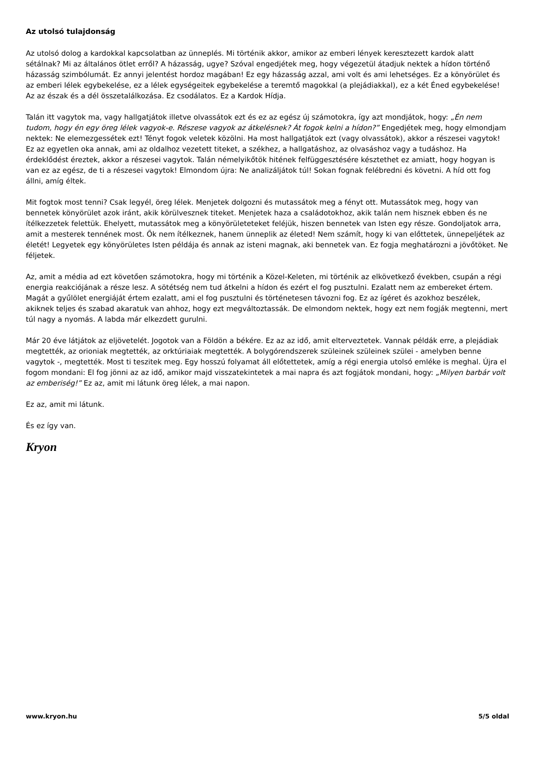Az utolsó tulajdonság
Az utolsó dolog a kardokkal kapcsolatban az ünneplés. Mi történik akkor, amikor az emberi lények keresztezett kardok alatt sétálnak? Mi az általános ötlet erről? A házasság, ugye? Szóval engedjétek meg, hogy végezetül átadjuk nektek a hídon történő házasság szimbólumát. Ez annyi jelentést hordoz magában! Ez egy házasság azzal, ami volt és ami lehetséges. Ez a könyörület és az emberi lélek egybekelése, ez a lélek egységeitek egybekelése a teremtő magokkal (a plejádiakkal), ez a két Éned egybekelése! Az az észak és a dél összetalálkozása. Ez csodálatos. Ez a Kardok Hídja.
Talán itt vagytok ma, vagy hallgatjátok illetve olvassátok ezt és ez az egész új számotokra, így azt mondjátok, hogy: „Én nem tudom, hogy én egy öreg lélek vagyok-e. Részese vagyok az átkelésnek? Át fogok kelni a hídon?” Engedjétek meg, hogy elmondjam nektek: Ne elemezgessétek ezt! Tényt fogok veletek közölni. Ha most hallgatjátok ezt (vagy olvassátok), akkor a részesei vagytok! Ez az egyetlen oka annak, ami az oldalhoz vezetett titeket, a székhez, a hallgatáshoz, az olvasáshoz vagy a tudáshoz. Ha érdeklődést éreztek, akkor a részesei vagytok. Talán némelyikőtök hitének felfüggesztésére késztethet ez amiatt, hogy hogyan is van ez az egész, de ti a részesei vagytok! Elmondom újra: Ne analizáljátok túl! Sokan fognak felébredni és követni. A híd ott fog állni, amíg éltek.
Mit fogtok most tenni? Csak legyél, öreg lélek. Menjetek dolgozni és mutassátok meg a fényt ott. Mutassátok meg, hogy van bennetek könyörület azok iránt, akik körülvesznek titeket. Menjetek haza a családotokhoz, akik talán nem hisznek ebben és ne ítélkezzetek felettük. Ehelyett, mutassátok meg a könyörületeteket feléjük, hiszen bennetek van Isten egy része. Gondoljatok arra, amit a mesterek tennének most. Ők nem ítélkeznek, hanem ünneplik az életed! Nem számít, hogy ki van előttetek, ünnepeljétek az életét! Legyetek egy könyörületes Isten példája és annak az isteni magnak, aki bennetek van. Ez fogja meghatározni a jövőtöket. Ne féljetek.
Az, amit a média ad ezt követően számotokra, hogy mi történik a Közel-Keleten, mi történik az elkövetkező években, csupán a régi energia reakciójának a része lesz. A sötétség nem tud átkelni a hídon és ezért el fog pusztulni. Ezalatt nem az embereket értem. Magát a gyűlölet energiáját értem ezalatt, ami el fog pusztulni és történetesen távozni fog. Ez az ígéret és azokhoz beszélek, akiknek teljes és szabad akaratuk van ahhoz, hogy ezt megváltoztassák. De elmondom nektek, hogy ezt nem fogják megtenni, mert túl nagy a nyomás. A labda már elkezdett gurulni.
Már 20 éve látjátok az eljövetelét. Jogotok van a Földön a békére. Ez az az idő, amit elterveztetek. Vannak példák erre, a plejádiak megtették, az orioniak megtették, az orktúriaiak megtették. A bolygórendszerek szüleinek szüleinek szülei - amelyben benne vagytok -, megtették. Most ti teszitek meg. Egy hosszú folyamat áll előtettetek, amíg a régi energia utolsó emléke is meghal. Újra el fogom mondani: El fog jönni az az idő, amikor majd visszatekintetek a mai napra és azt fogjátok mondani, hogy: „Milyen barbár volt az emberiség!” Ez az, amit mi látunk öreg lélek, a mai napon.
Ez az, amit mi látunk.
És ez így van.
Kryon
www.kryon.hu 5/5 oldal